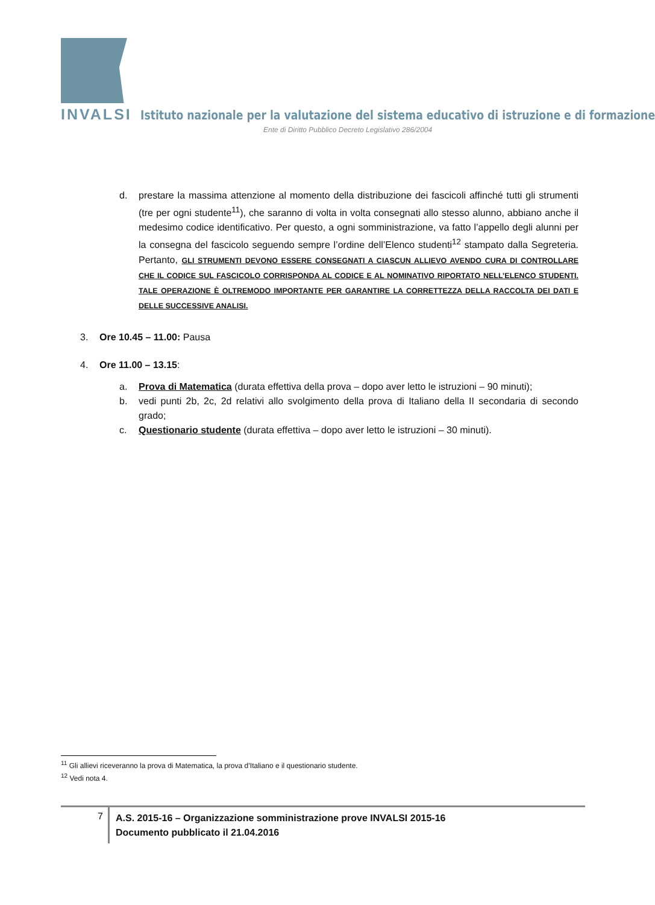INVALSI Istituto nazionale per la valutazione del sistema educativo di istruzione e di formazione
Ente di Diritto Pubblico Decreto Legislativo 286/2004
d. prestare la massima attenzione al momento della distribuzione dei fascicoli affinché tutti gli strumenti (tre per ogni studente<sup>11</sup>), che saranno di volta in volta consegnati allo stesso alunno, abbiano anche il medesimo codice identificativo. Per questo, a ogni somministrazione, va fatto l’appello degli alunni per la consegna del fascicolo seguendo sempre l’ordine dell’Elenco studenti<sup>12</sup> stampato dalla Segreteria. Pertanto, GLI STRUMENTI DEVONO ESSERE CONSEGNATI A CIASCUN ALLIEVO AVENDO CURA DI CONTROLLARE CHE IL CODICE SUL FASCICOLO CORRISPONDA AL CODICE E AL NOMINATIVO RIPORTATO NELL’ELENCO STUDENTI. TALE OPERAZIONE È OLTREMODO IMPORTANTE PER GARANTIRE LA CORRETTEZZA DELLA RACCOLTA DEI DATI E DELLE SUCCESSIVE ANALISI.
3. Ore 10.45 – 11.00: Pausa
4. Ore 11.00 – 13.15:
a. Prova di Matematica (durata effettiva della prova – dopo aver letto le istruzioni – 90 minuti);
b. vedi punti 2b, 2c, 2d relativi allo svolgimento della prova di Italiano della II secondaria di secondo grado;
c. Questionario studente (durata effettiva – dopo aver letto le istruzioni – 30 minuti).
<sup>11</sup> Gli allievi riceveranno la prova di Matematica, la prova d’Italiano e il questionario studente.
<sup>12</sup> Vedi nota 4.
7
A.S. 2015-16 – Organizzazione somministrazione prove INVALSI 2015-16
Documento pubblicato il 21.04.2016